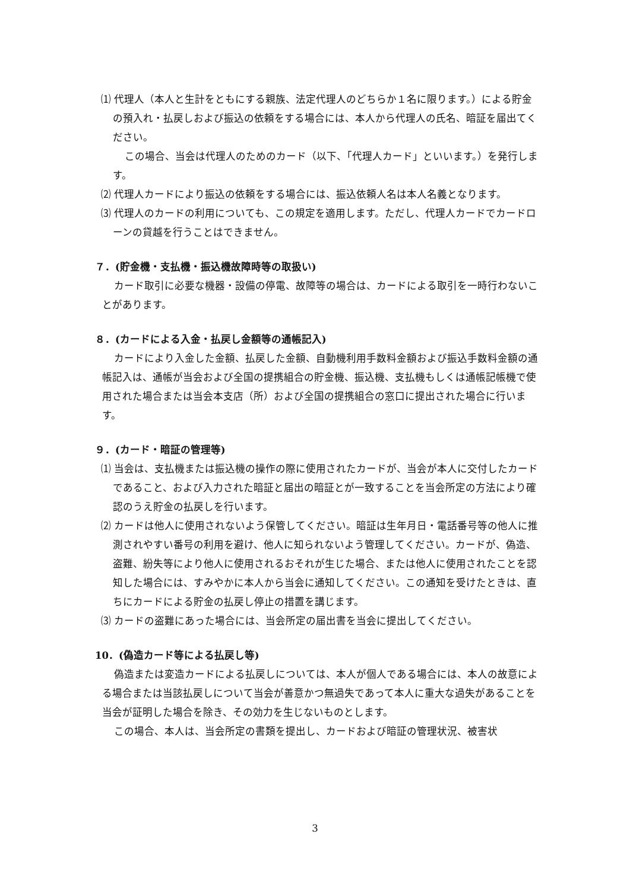⑴ 代理人（本人と生計をともにする親族、法定代理人のどちらか１名に限ります。）による貯金の預入れ・払戻しおよび振込の依頼をする場合には、本人から代理人の氏名、暗証を届出てください。
この場合、当会は代理人のためのカード（以下、「代理人カード」といいます。）を発行します。
⑵ 代理人カードにより振込の依頼をする場合には、振込依頼人名は本人名義となります。
⑶ 代理人のカードの利用についても、この規定を適用します。ただし、代理人カードでカードローンの貸越を行うことはできません。
７．(貯金機・支払機・振込機故障時等の取扱い)
カード取引に必要な機器・設備の停電、故障等の場合は、カードによる取引を一時行わないことがあります。
８．(カードによる入金・払戻し金額等の通帳記入)
カードにより入金した金額、払戻した金額、自動機利用手数料金額および振込手数料金額の通帳記入は、通帳が当会および全国の提携組合の貯金機、振込機、支払機もしくは通帳記帳機で使用された場合または当会本支店（所）および全国の提携組合の窓口に提出された場合に行います。
９．(カード・暗証の管理等)
⑴ 当会は、支払機または振込機の操作の際に使用されたカードが、当会が本人に交付したカードであること、および入力された暗証と届出の暗証とが一致することを当会所定の方法により確認のうえ貯金の払戻しを行います。
⑵ カードは他人に使用されないよう保管してください。暗証は生年月日・電話番号等の他人に推測されやすい番号の利用を避け、他人に知られないよう管理してください。カードが、偽造、盗難、紛失等により他人に使用されるおそれが生じた場合、または他人に使用されたことを認知した場合には、すみやかに本人から当会に通知してください。この通知を受けたときは、直ちにカードによる貯金の払戻し停止の措置を講じます。
⑶ カードの盗難にあった場合には、当会所定の届出書を当会に提出してください。
10．(偽造カード等による払戻し等)
偽造または変造カードによる払戻しについては、本人が個人である場合には、本人の故意による場合または当該払戻しについて当会が善意かつ無過失であって本人に重大な過失があることを当会が証明した場合を除き、その効力を生じないものとします。
この場合、本人は、当会所定の書類を提出し、カードおよび暗証の管理状況、被害状
3